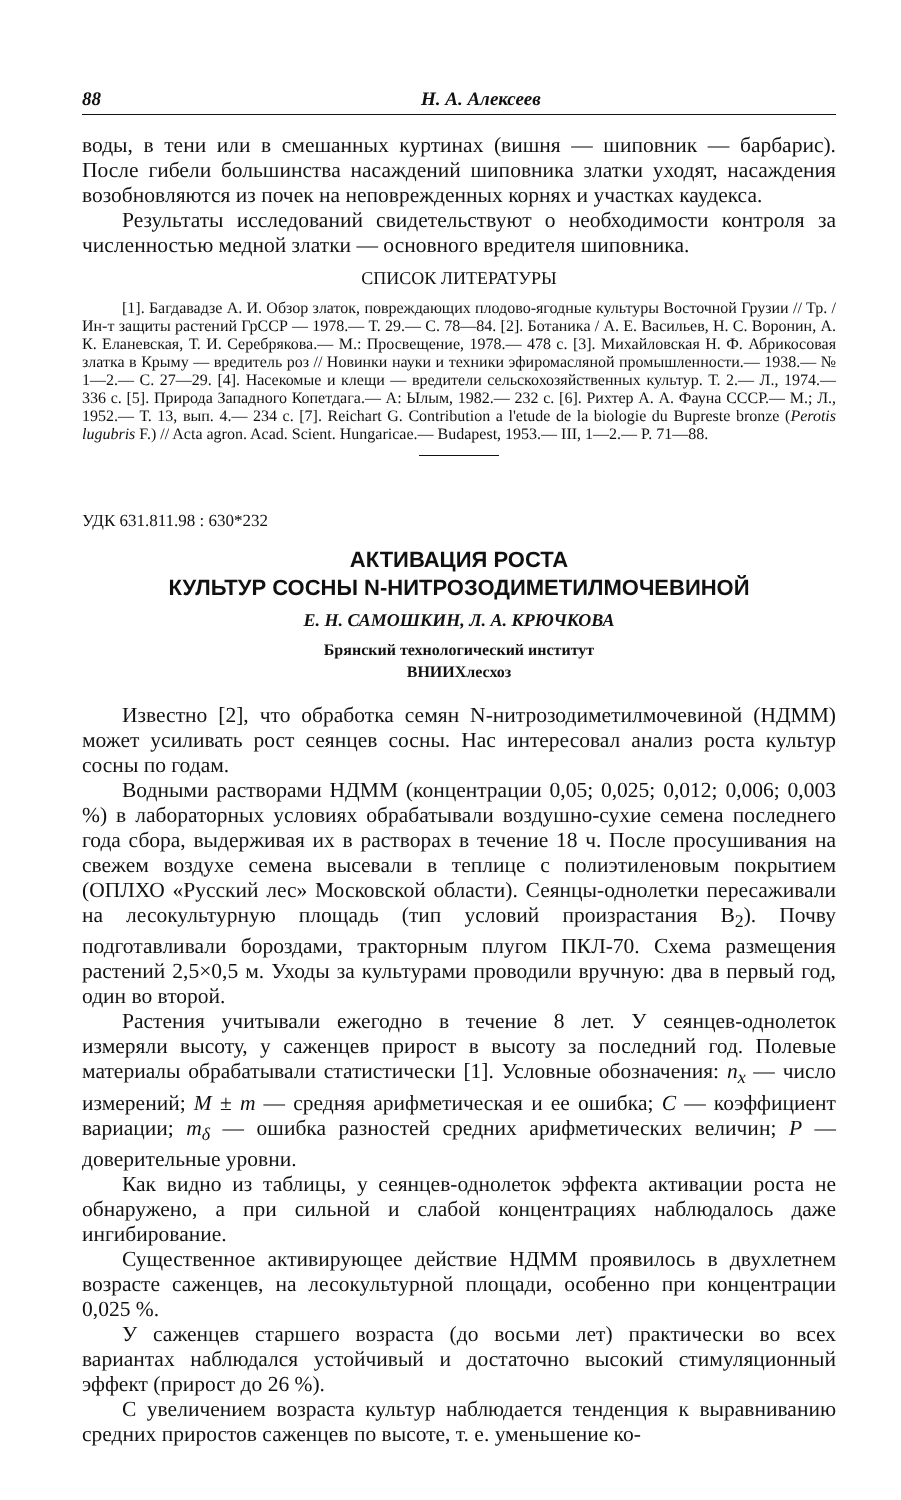88 Н. А. Алексеев
воды, в тени или в смешанных куртинах (вишня — шиповник — барбарис). После гибели большинства насаждений шиповника златки уходят, насаждения возобновляются из почек на неповрежденных корнях и участках каудекса.
Результаты исследований свидетельствуют о необходимости контроля за численностью медной златки — основного вредителя шиповника.
СПИСОК ЛИТЕРАТУРЫ
[1]. Багдавадзе А. И. Обзор златок, повреждающих плодово-ягодные культуры Восточной Грузии // Тр. / Ин-т защиты растений ГрССР — 1978.— Т. 29.— С. 78—84. [2]. Ботаника / А. Е. Васильев, Н. С. Воронин, А. К. Еланевская, Т. И. Серебрякова.— М.: Просвещение, 1978.— 478 с. [3]. Михайловская Н. Ф. Абрикосовая златка в Крыму — вредитель роз // Новинки науки и техники эфиромасляной промышленности.— 1938.— № 1—2.— С. 27—29. [4]. Насекомые и клещи — вредители сельскохозяйственных культур. Т. 2.— Л., 1974.— 336 с. [5]. Природа Западного Копетдага.— А: Ылым, 1982.— 232 с. [6]. Рихтер А. А. Фауна СССР.— М.; Л., 1952.— Т. 13, вып. 4.— 234 с. [7]. Reichart G. Contribution a l'etude de la biologie du Bupreste bronze (Perotis lugubris F.) // Acta agron. Acad. Scient. Hungaricae.— Budapest, 1953.— III, 1—2.— P. 71—88.
УДК 631.811.98 : 630*232
АКТИВАЦИЯ РОСТА
КУЛЬТУР СОСНЫ N-НИТРОЗОДИМЕТИЛМОЧЕВИНОЙ
Е. Н. САМОШКИН, Л. А. КРЮЧКОВА
Брянский технологический институт
ВНИИХлесхоз
Известно [2], что обработка семян N-нитрозодиметилмочевиной (НДММ) может усиливать рост сеянцев сосны. Нас интересовал анализ роста культур сосны по годам.
Водными растворами НДММ (концентрации 0,05; 0,025; 0,012; 0,006; 0,003 %) в лабораторных условиях обрабатывали воздушно-сухие семена последнего года сбора, выдерживая их в растворах в течение 18 ч. После просушивания на свежем воздухе семена высевали в теплице с полиэтиленовым покрытием (ОПЛХО «Русский лес» Московской области). Сеянцы-однолетки пересаживали на лесокультурную площадь (тип условий произрастания B<sub>2</sub>). Почву подготавливали бороздами, тракторным плугом ПКЛ-70. Схема размещения растений 2,5×0,5 м. Уходы за культурами проводили вручную: два в первый год, один во второй.
Растения учитывали ежегодно в течение 8 лет. У сеянцев-однолеток измеряли высоту, у саженцев прирост в высоту за последний год. Полевые материалы обрабатывали статистически [1]. Условные обозначения: n<sub>x</sub> — число измерений; M ± m — средняя арифметическая и ее ошибка; C — коэффициент вариации; m<sub>δ</sub> — ошибка разностей средних арифметических величин; P — доверительные уровни.
Как видно из таблицы, у сеянцев-однолеток эффекта активации роста не обнаружено, а при сильной и слабой концентрациях наблюдалось даже ингибирование.
Существенное активирующее действие НДММ проявилось в двухлетнем возрасте саженцев, на лесокультурной площади, особенно при концентрации 0,025 %.
У саженцев старшего возраста (до восьми лет) практически во всех вариантах наблюдался устойчивый и достаточно высокий стимуляционный эффект (прирост до 26 %).
С увеличением возраста культур наблюдается тенденция к выравниванию средних приростов саженцев по высоте, т. е. уменьшение ко-